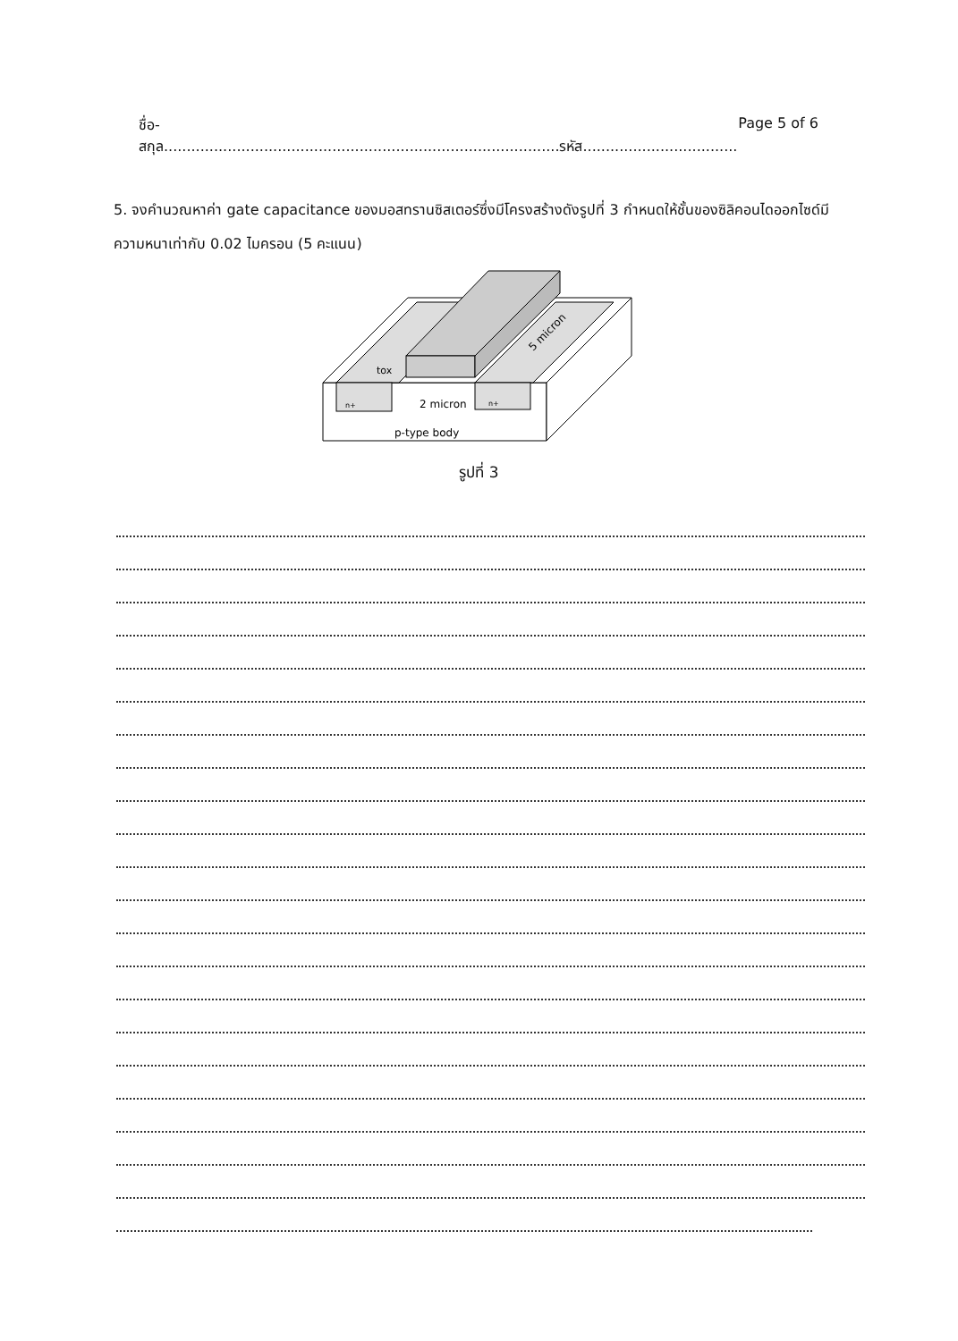ชื่อ-สกุล.......................................................................................รหัส.................................. Page 5 of 6
5. จงคำนวณหาค่า gate capacitance ของมอสทรานซิสเตอร์ซึ่งมีโครงสร้างดังรูปที่ 3 กำหนดให้ชั้นของซิลิคอนไดออกไซด์มีความหนาเท่ากับ 0.02 ไมครอน (5 คะแนน)
2 micron
p-type body
tox
n+
n+
5 micron
รูปที่ 3